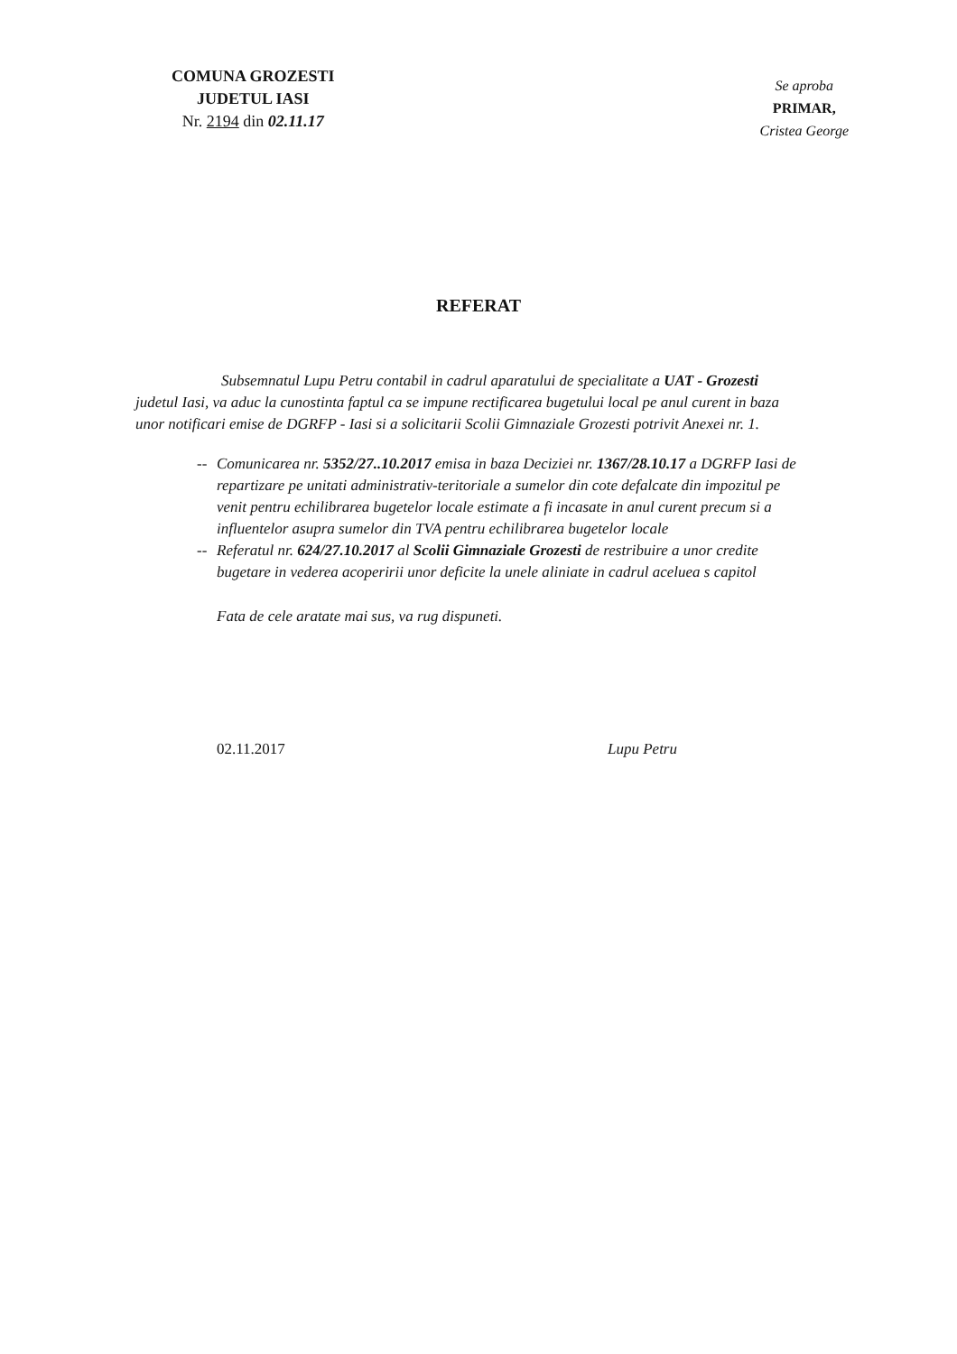COMUNA GROZESTI
JUDETUL IASI
Nr. 2194 din 02.11.17
Se aproba
PRIMAR,
Cristea George
REFERAT
Subsemnatul Lupu Petru contabil in cadrul aparatului de specialitate a UAT - Grozesti judetul Iasi, va aduc la cunostinta faptul ca se impune rectificarea bugetului local pe anul curent in baza unor notificari emise de DGRFP - Iasi si a solicitarii Scolii Gimnaziale Grozesti potrivit Anexei nr. 1.
-- Comunicarea nr. 5352/27..10.2017 emisa in baza Deciziei nr. 1367/28.10.17 a DGRFP Iasi de repartizare pe unitati administrativ-teritoriale a sumelor din cote defalcate din impozitul pe venit pentru echilibrarea bugetelor locale estimate a fi incasate in anul curent precum si a influentelor asupra sumelor din TVA pentru echilibrarea bugetelor locale
-- Referatul nr. 624/27.10.2017 al Scolii Gimnaziale Grozesti de restribuire a unor credite bugetare in vederea acoperirii unor deficite la unele aliniate in cadrul aceluea s capitol
Fata de cele aratate mai sus, va rug dispuneti.
02.11.2017 Lupu Petru